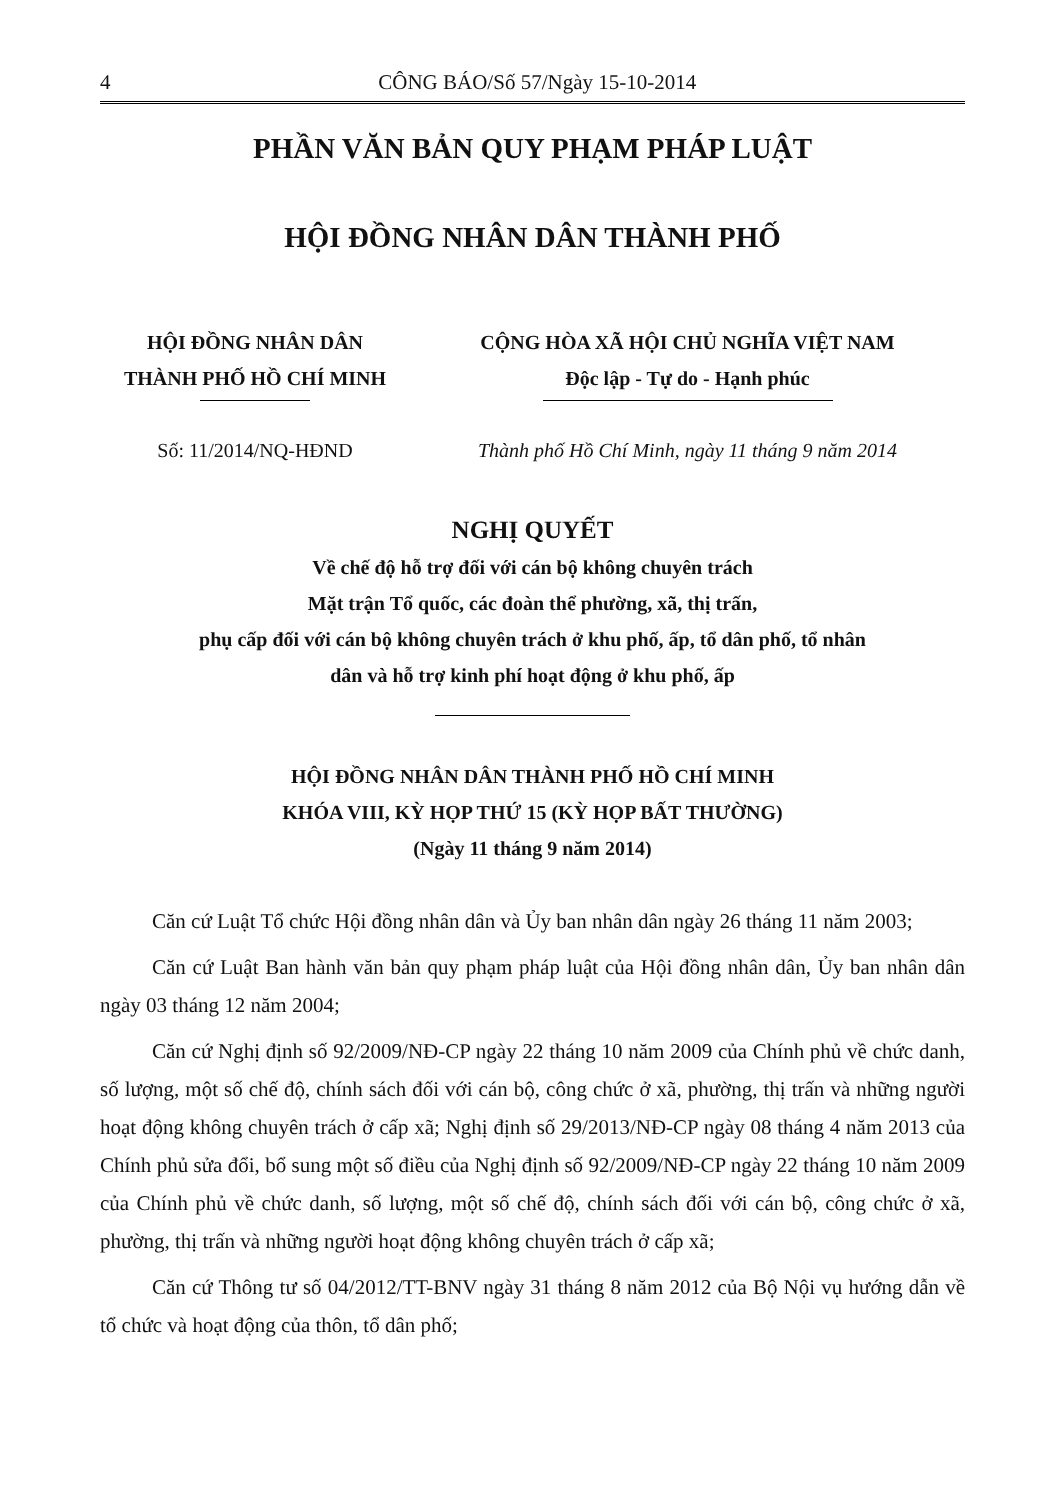4 CÔNG BÁO/Số 57/Ngày 15-10-2014
PHẦN VĂN BẢN QUY PHẠM PHÁP LUẬT
HỘI ĐỒNG NHÂN DÂN THÀNH PHỐ
HỘI ĐỒNG NHÂN DÂN
THÀNH PHỐ HỒ CHÍ MINH
CỘNG HÒA XÃ HỘI CHỦ NGHĨA VIỆT NAM
Độc lập - Tự do - Hạnh phúc
Số: 11/2014/NQ-HĐND Thành phố Hồ Chí Minh, ngày 11 tháng 9 năm 2014
NGHỊ QUYẾT
Về chế độ hỗ trợ đối với cán bộ không chuyên trách
Mặt trận Tổ quốc, các đoàn thể phường, xã, thị trấn,
phụ cấp đối với cán bộ không chuyên trách ở khu phố, ấp, tổ dân phố, tổ nhân
dân và hỗ trợ kinh phí hoạt động ở khu phố, ấp
HỘI ĐỒNG NHÂN DÂN THÀNH PHỐ HỒ CHÍ MINH
KHÓA VIII, KỲ HỌP THỨ 15 (KỲ HỌP BẤT THƯỜNG)
(Ngày 11 tháng 9 năm 2014)
Căn cứ Luật Tổ chức Hội đồng nhân dân và Ủy ban nhân dân ngày 26 tháng 11 năm 2003;
Căn cứ Luật Ban hành văn bản quy phạm pháp luật của Hội đồng nhân dân, Ủy ban nhân dân ngày 03 tháng 12 năm 2004;
Căn cứ Nghị định số 92/2009/NĐ-CP ngày 22 tháng 10 năm 2009 của Chính phủ về chức danh, số lượng, một số chế độ, chính sách đối với cán bộ, công chức ở xã, phường, thị trấn và những người hoạt động không chuyên trách ở cấp xã; Nghị định số 29/2013/NĐ-CP ngày 08 tháng 4 năm 2013 của Chính phủ sửa đổi, bổ sung một số điều của Nghị định số 92/2009/NĐ-CP ngày 22 tháng 10 năm 2009 của Chính phủ về chức danh, số lượng, một số chế độ, chính sách đối với cán bộ, công chức ở xã, phường, thị trấn và những người hoạt động không chuyên trách ở cấp xã;
Căn cứ Thông tư số 04/2012/TT-BNV ngày 31 tháng 8 năm 2012 của Bộ Nội vụ hướng dẫn về tổ chức và hoạt động của thôn, tổ dân phố;